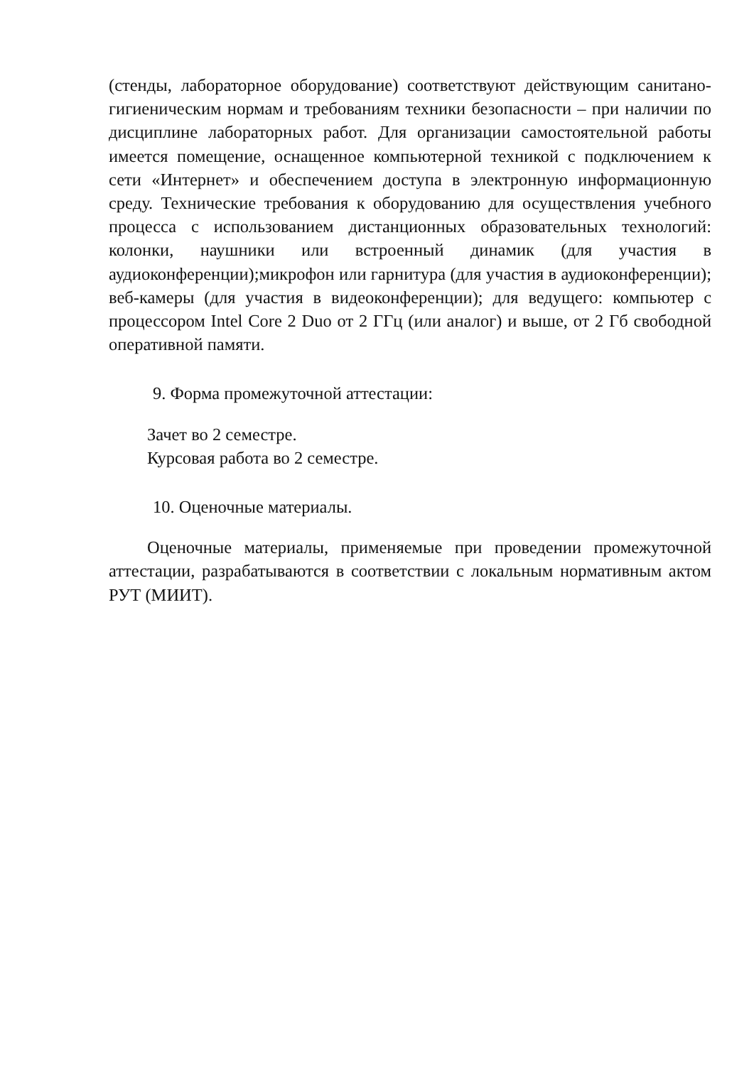(стенды, лабораторное оборудование) соответствуют действующим санитано-гигиеническим нормам и требованиям техники безопасности – при наличии по дисциплине лабораторных работ. Для организации самостоятельной работы имеется помещение, оснащенное компьютерной техникой с подключением к сети «Интернет» и обеспечением доступа в электронную информационную среду. Технические требования к оборудованию для осуществления учебного процесса с использованием дистанционных образовательных технологий: колонки, наушники или встроенный динамик (для участия в аудиоконференции);микрофон или гарнитура (для участия в аудиоконференции); веб-камеры (для участия в видеоконференции); для ведущего: компьютер с процессором Intel Core 2 Duo от 2 ГГц (или аналог) и выше, от 2 Гб свободной оперативной памяти.
9. Форма промежуточной аттестации:
Зачет во 2 семестре.
Курсовая работа во 2 семестре.
10. Оценочные материалы.
Оценочные материалы, применяемые при проведении промежуточной аттестации, разрабатываются в соответствии с локальным нормативным актом РУТ (МИИТ).